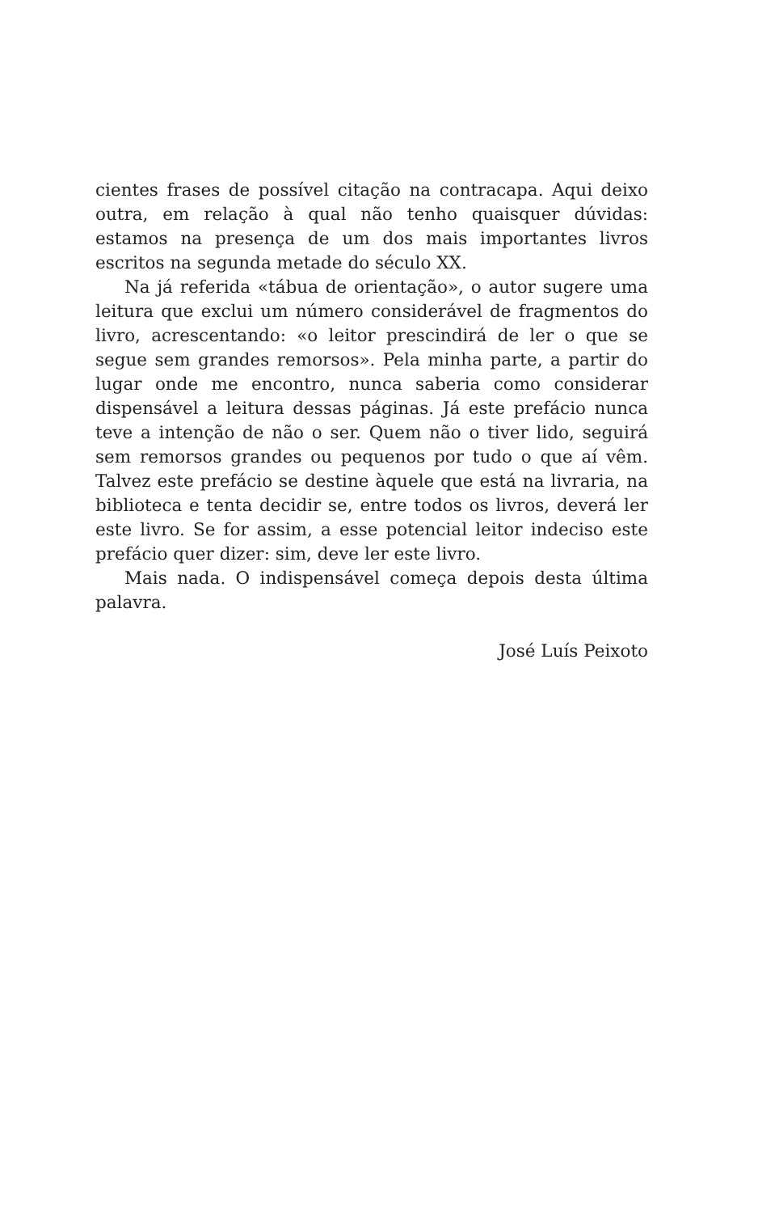cientes frases de possível citação na contracapa. Aqui deixo outra, em relação à qual não tenho quaisquer dúvidas: estamos na presença de um dos mais importantes livros escritos na segunda metade do século XX.
Na já referida «tábua de orientação», o autor sugere uma leitura que exclui um número considerável de fragmentos do livro, acrescentando: «o leitor prescindirá de ler o que se segue sem grandes remorsos». Pela minha parte, a partir do lugar onde me encontro, nunca saberia como considerar dispensável a leitura dessas páginas. Já este prefácio nunca teve a intenção de não o ser. Quem não o tiver lido, seguirá sem remorsos grandes ou pequenos por tudo o que aí vêm. Talvez este prefácio se destine àquele que está na livraria, na biblioteca e tenta decidir se, entre todos os livros, deverá ler este livro. Se for assim, a esse potencial leitor indeciso este prefácio quer dizer: sim, deve ler este livro.
Mais nada. O indispensável começa depois desta última palavra.
José Luís Peixoto